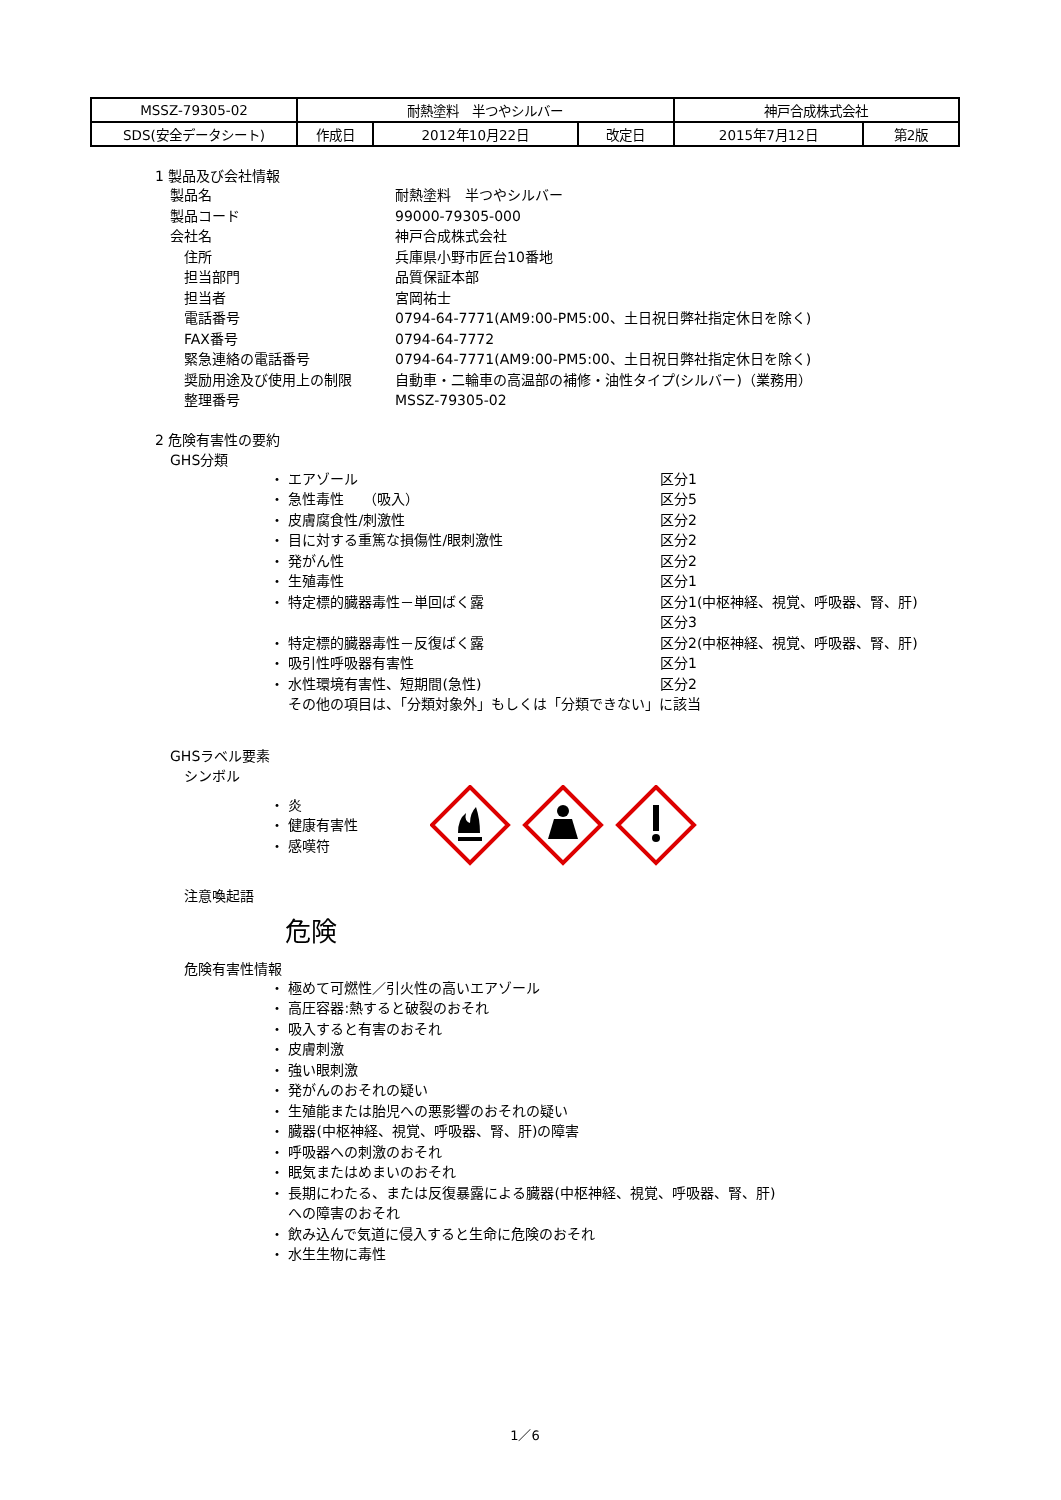| MSSZ-79305-02 | 耐熱塗料 半つやシルバー | | | 神戸合成株式会社 | |
| SDS(安全データシート) | 作成日 | 2012年10月22日 | 改定日 | 2015年7月12日 | 第2版 |
1 製品及び会社情報
製品名 耐熱塗料　半つやシルバー
製品コード 99000-79305-000
会社名 神戸合成株式会社
　住所 兵庫県小野市匠台10番地
　担当部門 品質保証本部
　担当者 宮岡祐士
　電話番号 0794-64-7771(AM9:00-PM5:00、土日祝日弊社指定休日を除く)
　FAX番号 0794-64-7772
　緊急連絡の電話番号 0794-64-7771(AM9:00-PM5:00、土日祝日弊社指定休日を除く)
　奨励用途及び使用上の制限 自動車・二輪車の高温部の補修・油性タイプ(シルバー)（業務用）
　整理番号 MSSZ-79305-02
2 危険有害性の要約
GHS分類
・ エアゾール 区分1
・ 急性毒性　 （吸入） 区分5
・ 皮膚腐食性/刺激性 区分2
・ 目に対する重篤な損傷性/眼刺激性 区分2
・ 発がん性 区分2
・ 生殖毒性 区分1
・ 特定標的臓器毒性－単回ばく露 区分1(中枢神経、視覚、呼吸器、腎、肝)
区分3
・ 特定標的臓器毒性－反復ばく露 区分2(中枢神経、視覚、呼吸器、腎、肝)
・ 吸引性呼吸器有害性 区分1
・ 水性環境有害性、短期間(急性) 区分2
　 その他の項目は、「分類対象外」もしくは「分類できない」に該当
GHSラベル要素
　シンボル
・ 炎
・ 健康有害性
・ 感嘆符
　注意喚起語
危険
　危険有害性情報
・ 極めて可燃性／引火性の高いエアゾール
・ 高圧容器:熱すると破裂のおそれ
・ 吸入すると有害のおそれ
・ 皮膚刺激
・ 強い眼刺激
・ 発がんのおそれの疑い
・ 生殖能または胎児への悪影響のおそれの疑い
・ 臓器(中枢神経、視覚、呼吸器、腎、肝)の障害
・ 呼吸器への刺激のおそれ
・ 眠気またはめまいのおそれ
・ 長期にわたる、または反復暴露による臓器(中枢神経、視覚、呼吸器、腎、肝)
　 への障害のおそれ
・ 飲み込んで気道に侵入すると生命に危険のおそれ
・ 水生生物に毒性
1／6